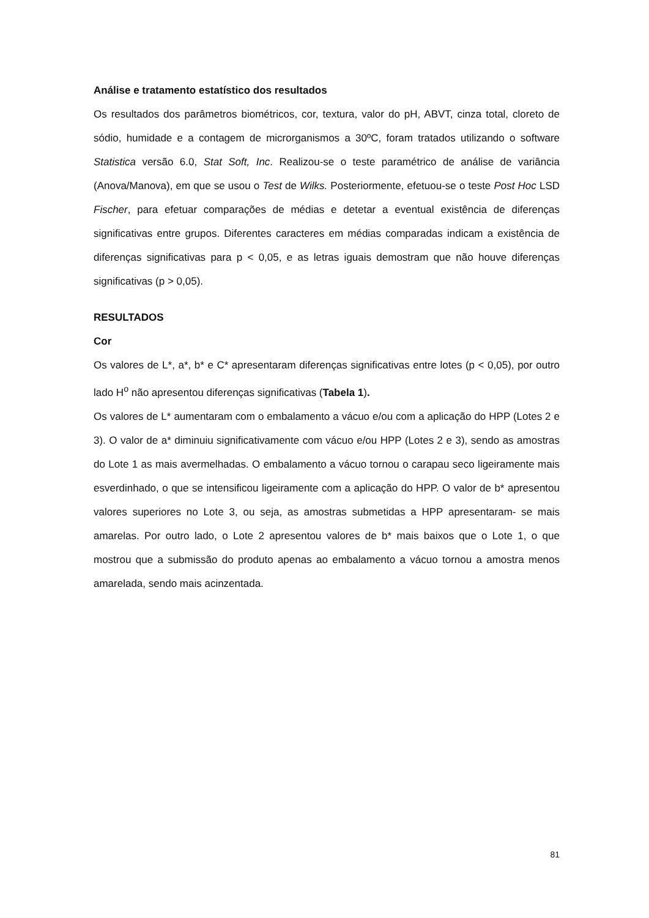Análise e tratamento estatístico dos resultados
Os resultados dos parâmetros biométricos, cor, textura, valor do pH, ABVT, cinza total, cloreto de sódio, humidade e a contagem de microrganismos a 30ºC, foram tratados utilizando o software Statistica versão 6.0, Stat Soft, Inc. Realizou-se o teste paramétrico de análise de variância (Anova/Manova), em que se usou o Test de Wilks. Posteriormente, efetuou-se o teste Post Hoc LSD Fischer, para efetuar comparações de médias e detetar a eventual existência de diferenças significativas entre grupos. Diferentes caracteres em médias comparadas indicam a existência de diferenças significativas para p < 0,05, e as letras iguais demostram que não houve diferenças significativas (p > 0,05).
RESULTADOS
Cor
Os valores de L*, a*, b* e C* apresentaram diferenças significativas entre lotes (p < 0,05), por outro lado H<sup>o</sup> não apresentou diferenças significativas (Tabela 1).
Os valores de L* aumentaram com o embalamento a vácuo e/ou com a aplicação do HPP (Lotes 2 e 3). O valor de a* diminuiu significativamente com vácuo e/ou HPP (Lotes 2 e 3), sendo as amostras do Lote 1 as mais avermelhadas. O embalamento a vácuo tornou o carapau seco ligeiramente mais esverdinhado, o que se intensificou ligeiramente com a aplicação do HPP. O valor de b* apresentou valores superiores no Lote 3, ou seja, as amostras submetidas a HPP apresentaram- se mais amarelas. Por outro lado, o Lote 2 apresentou valores de b* mais baixos que o Lote 1, o que mostrou que a submissão do produto apenas ao embalamento a vácuo tornou a amostra menos amarelada, sendo mais acinzentada.
81